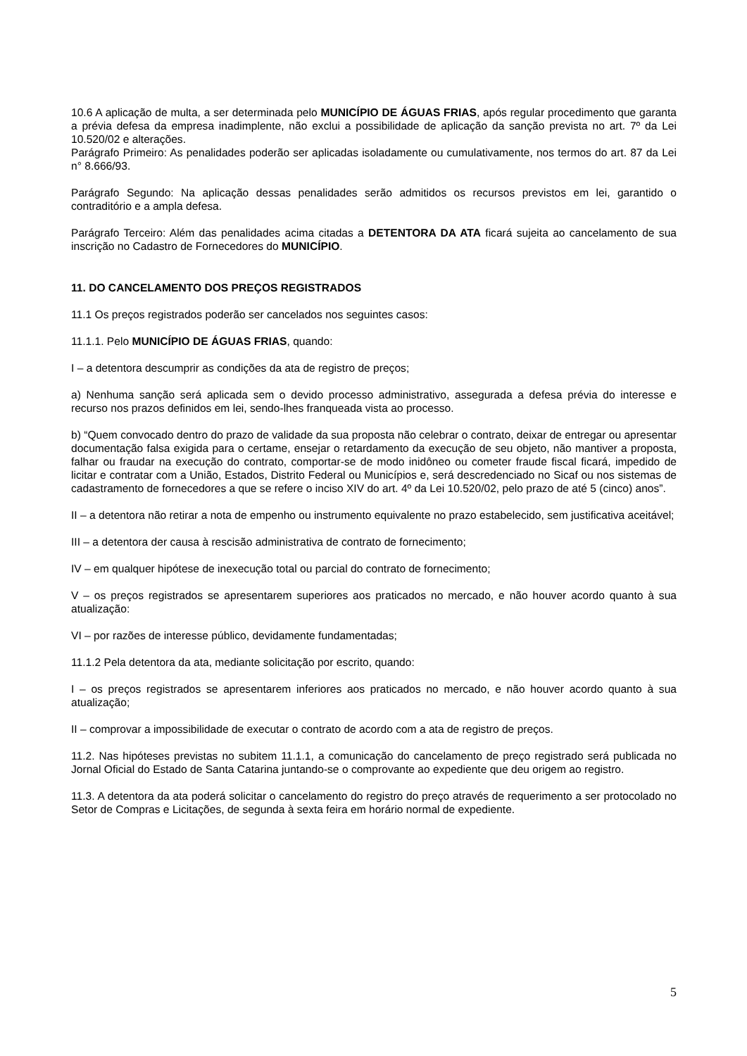10.6 A aplicação de multa, a ser determinada pelo MUNICÍPIO DE ÁGUAS FRIAS, após regular procedimento que garanta a prévia defesa da empresa inadimplente, não exclui a possibilidade de aplicação da sanção prevista no art. 7º da Lei 10.520/02 e alterações.
Parágrafo Primeiro: As penalidades poderão ser aplicadas isoladamente ou cumulativamente, nos termos do art. 87 da Lei n° 8.666/93.
Parágrafo Segundo: Na aplicação dessas penalidades serão admitidos os recursos previstos em lei, garantido o contraditório e a ampla defesa.
Parágrafo Terceiro: Além das penalidades acima citadas a DETENTORA DA ATA ficará sujeita ao cancelamento de sua inscrição no Cadastro de Fornecedores do MUNICÍPIO.
11. DO CANCELAMENTO DOS PREÇOS REGISTRADOS
11.1 Os preços registrados poderão ser cancelados nos seguintes casos:
11.1.1. Pelo MUNICÍPIO DE ÁGUAS FRIAS, quando:
I – a detentora descumprir as condições da ata de registro de preços;
a) Nenhuma sanção será aplicada sem o devido processo administrativo, assegurada a defesa prévia do interesse e recurso nos prazos definidos em lei, sendo-lhes franqueada vista ao processo.
b) “Quem convocado dentro do prazo de validade da sua proposta não celebrar o contrato, deixar de entregar ou apresentar documentação falsa exigida para o certame, ensejar o retardamento da execução de seu objeto, não mantiver a proposta, falhar ou fraudar na execução do contrato, comportar-se de modo inidôneo ou cometer fraude fiscal ficará, impedido de licitar e contratar com a União, Estados, Distrito Federal ou Municípios e, será descredenciado no Sicaf ou nos sistemas de cadastramento de fornecedores a que se refere o inciso XIV do art. 4º da Lei 10.520/02, pelo prazo de até 5 (cinco) anos”.
II – a detentora não retirar a nota de empenho ou instrumento equivalente no prazo estabelecido, sem justificativa aceitável;
III – a detentora der causa à rescisão administrativa de contrato de fornecimento;
IV – em qualquer hipótese de inexecução total ou parcial do contrato de fornecimento;
V – os preços registrados se apresentarem superiores aos praticados no mercado, e não houver acordo quanto à sua atualização:
VI – por razões de interesse público, devidamente fundamentadas;
11.1.2 Pela detentora da ata, mediante solicitação por escrito, quando:
I – os preços registrados se apresentarem inferiores aos praticados no mercado, e não houver acordo quanto à sua atualização;
II – comprovar a impossibilidade de executar o contrato de acordo com a ata de registro de preços.
11.2. Nas hipóteses previstas no subitem 11.1.1, a comunicação do cancelamento de preço registrado será publicada no Jornal Oficial do Estado de Santa Catarina juntando-se o comprovante ao expediente que deu origem ao registro.
11.3. A detentora da ata poderá solicitar o cancelamento do registro do preço através de requerimento a ser protocolado no Setor de Compras e Licitações, de segunda à sexta feira em horário normal de expediente.
5